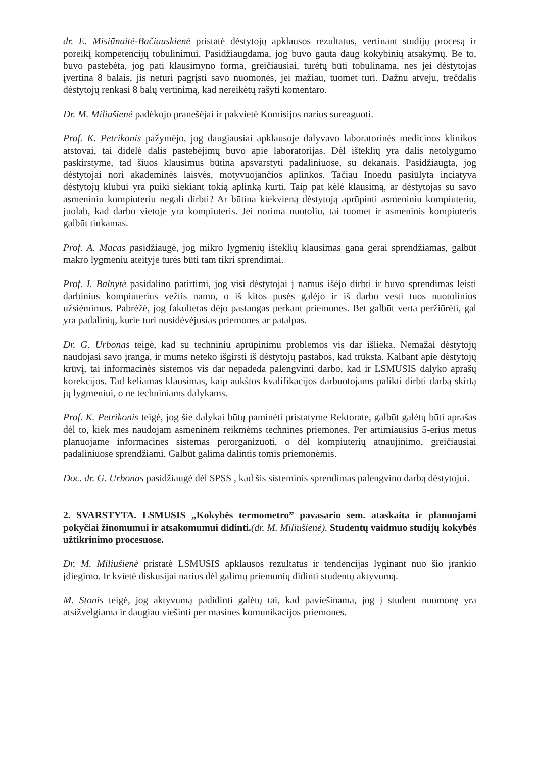dr. E. Misiūnaitė-Bačiauskienė pristatė dėstytojų apklausos rezultatus, vertinant studijų procesą ir poreikį kompetencijų tobulinimui. Pasidžiaugdama, jog buvo gauta daug kokybinių atsakymų. Be to, buvo pastebėta, jog pati klausimyno forma, greičiausiai, turėtų būti tobulinama, nes jei dėstytojas įvertina 8 balais, jis neturi pagrįsti savo nuomonės, jei mažiau, tuomet turi. Dažnu atveju, trečdalis dėstytojų renkasi 8 balų vertinimą, kad nereikėtų rašyti komentaro.
Dr. M. Miliušienė padėkojo pranešėjai ir pakvietė Komisijos narius sureaguoti.
Prof. K. Petrikonis pažymėjo, jog daugiausiai apklausoje dalyvavo laboratorinės medicinos klinikos atstovai, tai didelė dalis pastebėjimų buvo apie laboratorijas. Dėl išteklių yra dalis netolygumo paskirstyme, tad šiuos klausimus būtina apsvarstyti padaliniuose, su dekanais. Pasidžiaugta, jog dėstytojai nori akademinės laisvės, motyvuojančios aplinkos. Tačiau Inoedu pasiūlyta inciatyva dėstytojų klubui yra puiki siekiant tokią aplinką kurti. Taip pat kėlė klausimą, ar dėstytojas su savo asmeniniu kompiuteriu negali dirbti? Ar būtina kiekvieną dėstytoją aprūpinti asmeniniu kompiuteriu, juolab, kad darbo vietoje yra kompiuteris. Jei norima nuotoliu, tai tuomet ir asmeninis kompiuteris galbūt tinkamas.
Prof. A. Macas pasidžiaugė, jog mikro lygmenių išteklių klausimas gana gerai sprendžiamas, galbūt makro lygmeniu ateityje turės būti tam tikri sprendimai.
Prof. I. Balnytė pasidalino patirtimi, jog visi dėstytojai į namus išėjo dirbti ir buvo sprendimas leisti darbinius kompiuterius vežtis namo, o iš kitos pusės galėjo ir iš darbo vesti tuos nuotolinius užsiėmimus. Pabrėžė, jog fakultetas dėjo pastangas perkant priemones. Bet galbūt verta peržiūrėti, gal yra padalinių, kurie turi nusidėvėjusias priemones ar patalpas.
Dr. G. Urbonas teigė, kad su techniniu aprūpinimu problemos vis dar išlieka. Nemažai dėstytojų naudojasi savo įranga, ir mums neteko išgirsti iš dėstytojų pastabos, kad trūksta. Kalbant apie dėstytojų krūvį, tai informacinės sistemos vis dar nepadeda palengvinti darbo, kad ir LSMUSIS dalyko aprašų korekcijos. Tad keliamas klausimas, kaip aukštos kvalifikacijos darbuotojams palikti dirbti darbą skirtą jų lygmeniui, o ne techniniams dalykams.
Prof. K. Petrikonis teigė, jog šie dalykai būtų paminėti pristatyme Rektorate, galbūt galėtų būti aprašas dėl to, kiek mes naudojam asmeninėm reikmėms technines priemones. Per artimiausius 5-erius metus planuojame informacines sistemas perorganizuoti, o dėl kompiuterių atnaujinimo, greičiausiai padaliniuose sprendžiami. Galbūt galima dalintis tomis priemonėmis.
Doc. dr. G. Urbonas pasidžiaugė dėl SPSS , kad šis sisteminis sprendimas palengvino darbą dėstytojui.
2. SVARSTYTA. LSMUSIS „Kokybės termometro” pavasario sem. ataskaita ir planuojami pokyčiai žinomumui ir atsakomumui didinti.(dr. M. Miliušienė). Studentų vaidmuo studijų kokybės užtikrinimo procesuose.
Dr. M. Miliušienė pristatė LSMUSIS apklausos rezultatus ir tendencijas lyginant nuo šio įrankio įdiegimo. Ir kvietė diskusijai narius dėl galimų priemonių didinti studentų aktyvumą.
M. Stonis teigė, jog aktyvumą padidinti galėtų tai, kad paviešinama, jog į student nuomonę yra atsižvelgiama ir daugiau viešinti per masines komunikacijos priemones.